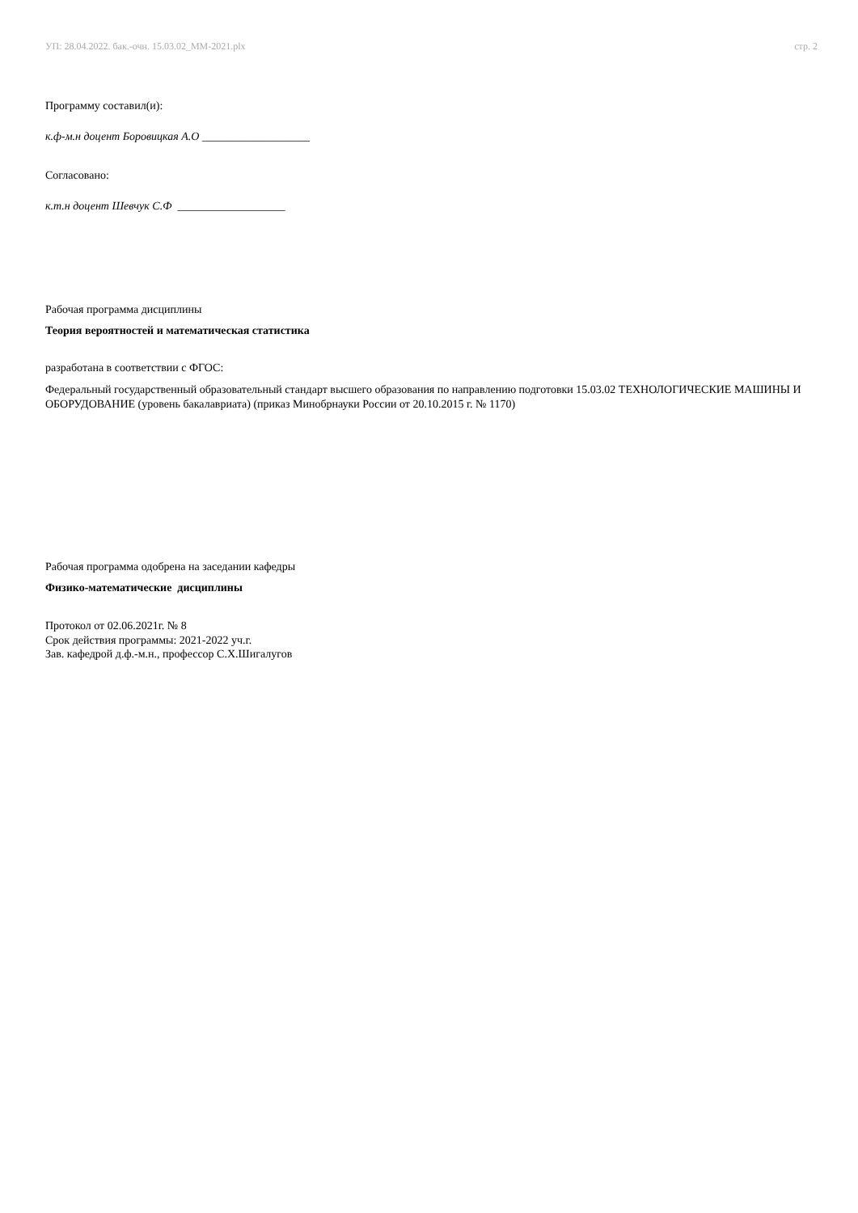УП: 28.04.2022. бак.-очн. 15.03.02_ММ-2021.plx стр. 2
Программу составил(и):
к.ф-м.н доцент Боровицкая А.О ___________________
Согласовано:
к.т.н доцент Шевчук С.Ф ___________________
Рабочая программа дисциплины
Теория вероятностей и математическая статистика
разработана в соответствии с ФГОС:
Федеральный государственный образовательный стандарт высшего образования по направлению подготовки 15.03.02 ТЕХНОЛОГИЧЕСКИЕ МАШИНЫ И ОБОРУДОВАНИЕ (уровень бакалавриата) (приказ Минобрнауки России от 20.10.2015 г. № 1170)
Рабочая программа одобрена на заседании кафедры
Физико-математические дисциплины
Протокол от 02.06.2021г. № 8
Срок действия программы: 2021-2022 уч.г.
Зав. кафедрой д.ф.-м.н., профессор С.Х.Шигалугов